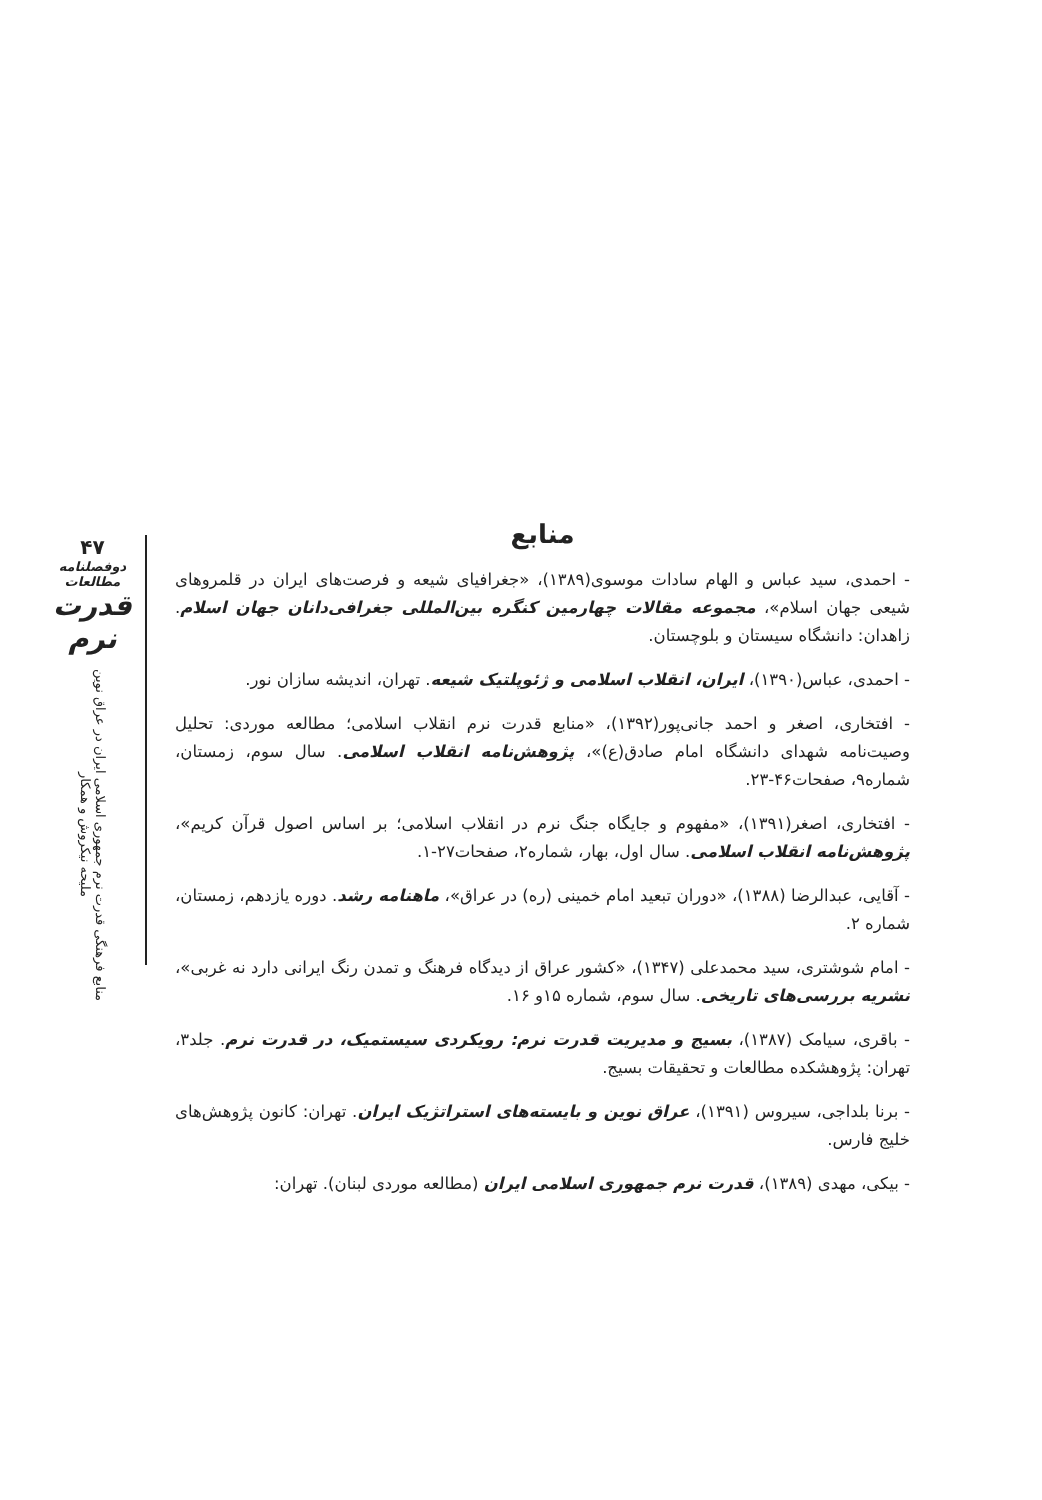۴۷
دوفصلنامه مطالعات
قدرت نرم
منابع فرهنگی قدرت نرم جمهوری اسلامی ایران در عراق نوین
ملیحه نیکروش و همکار
منابع
- احمدی، سید عباس و الهام سادات موسوی(۱۳۸۹)، «جغرافیای شیعه و فرصت‌های ایران در قلمروهای شیعی جهان اسلام»، مجموعه مقالات چهارمین کنگره بین‌المللی جغرافی‌دانان جهان اسلام. زاهدان: دانشگاه سیستان و بلوچستان.
- احمدی، عباس(۱۳۹۰)، ایران، انقلاب اسلامی و ژئوپلتیک شیعه. تهران، اندیشه سازان نور.
- افتخاری، اصغر و احمد جانی‌پور(۱۳۹۲)، «منابع قدرت نرم انقلاب اسلامی؛ مطالعه موردی: تحلیل وصیت‌نامه شهدای دانشگاه امام صادق(ع)»، پژوهش‌نامه انقلاب اسلامی. سال سوم، زمستان، شماره۹، صفحات۴۶-۲۳.
- افتخاری، اصغر(۱۳۹۱)، «مفهوم و جایگاه جنگ نرم در انقلاب اسلامی؛ بر اساس اصول قرآن کریم»، پژوهش‌نامه انقلاب اسلامی. سال اول، بهار، شماره۲، صفحات۲۷-۱.
- آقایی، عبدالرضا (۱۳۸۸)، «دوران تبعید امام خمینی (ره) در عراق»، ماهنامه رشد. دوره یازدهم، زمستان، شماره ۲.
- امام شوشتری، سید محمدعلی (۱۳۴۷)، «کشور عراق از دیدگاه فرهنگ و تمدن رنگ ایرانی دارد نه غربی»، نشریه بررسی‌های تاریخی. سال سوم، شماره ۱۵و ۱۶.
- باقری، سیامک (۱۳۸۷)، بسیج و مدیریت قدرت نرم: رویکردی سیستمیک، در قدرت نرم. جلد۳، تهران: پژوهشکده مطالعات و تحقیقات بسیج.
- برنا بلداجی، سیروس (۱۳۹۱)، عراق نوین و بایسته‌های استراتژیک ایران. تهران: کانون پژوهش‌های خلیج فارس.
- بیکی، مهدی (۱۳۸۹)، قدرت نرم جمهوری اسلامی ایران (مطالعه موردی لبنان). تهران: